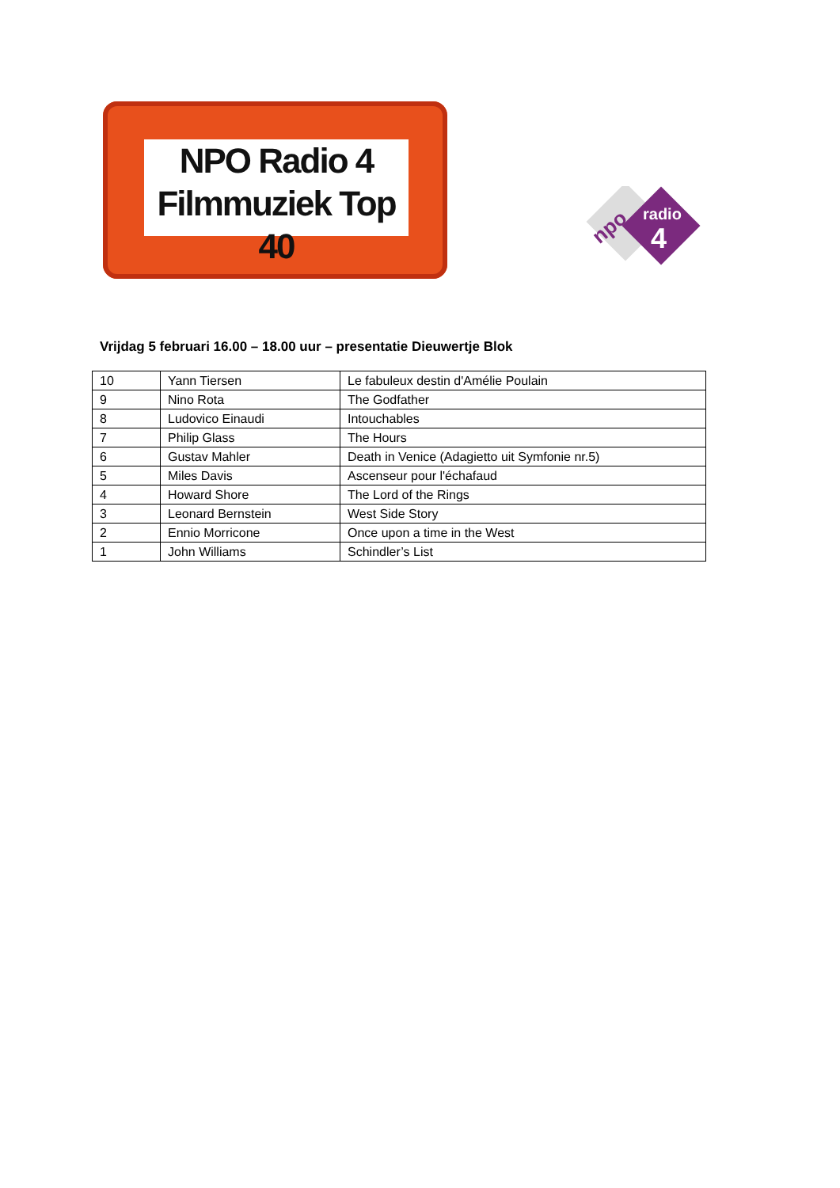NPO Radio 4
Filmmuziek Top 40
radio
4
npo
Vrijdag 5 februari 16.00 – 18.00 uur – presentatie Dieuwertje Blok
| 10 | Yann Tiersen | Le fabuleux destin d'Amélie Poulain |
| 9 | Nino Rota | The Godfather |
| 8 | Ludovico Einaudi | Intouchables |
| 7 | Philip Glass | The Hours |
| 6 | Gustav Mahler | Death in Venice (Adagietto uit Symfonie nr.5) |
| 5 | Miles Davis | Ascenseur pour l'échafaud |
| 4 | Howard Shore | The Lord of the Rings |
| 3 | Leonard Bernstein | West Side Story |
| 2 | Ennio Morricone | Once upon a time in the West |
| 1 | John Williams | Schindler’s List |